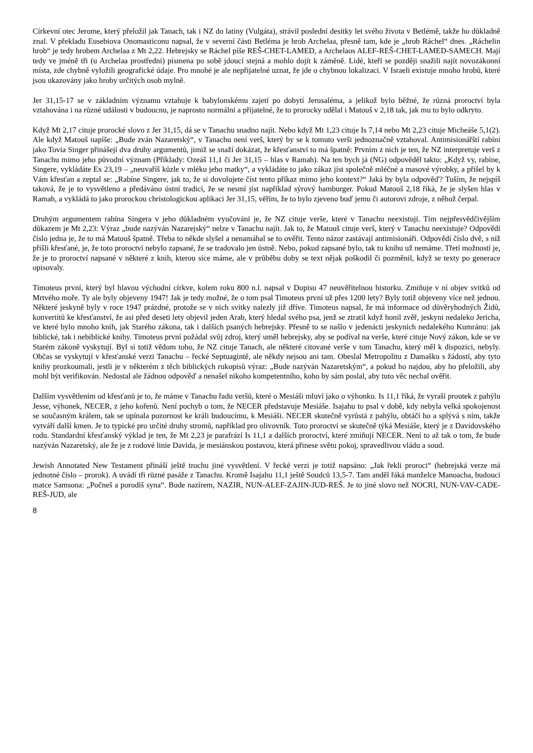Církevní otec Jerome, který přeložil jak Tanach, tak i NZ do latiny (Vulgáta), strávil poslední desítky let svého života v Betlémě, takže ho důkladně znal. V překladu Eusebiova Onomasticonu napsal, že v severní části Betléma je hrob Archelaa, přesně tam, kde je „hrob Ráchel“ dnes. „Ráchelin hrob“ je tedy hrobem Archelaa z Mt 2,22. Hebrejsky se Ráchel píše REŠ-CHET-LAMED, a Archelaos ALEF-REŠ-CHET-LAMED-SAMECH. Mají tedy ve jméně tři (u Archelaa prostřední) písmena po sobě jdoucí stejná a mohlo dojít k záměně. Lidé, kteří se později snažili najít novozákonní místa, zde chybně vyložili geografické údaje. Pro mnohé je ale nepřijatelné uznat, že jde o chybnou lokalizaci. V Israeli existuje mnoho hrobů, které jsou ukazovány jako hroby určitých osob mylně.
Jer 31,15-17 se v základním významu vztahuje k babylonskému zajetí po dobytí Jerusaléma, a jelikož bylo běžné, že různá proroctví byla vztahována i na různé události v budoucnu, je naprosto normální a přijatelné, že to prorocky udělal i Matouš v 2,18 tak, jak mu to bylo odkryto.
Když Mt 2,17 cituje prorocké slovo z Jer 31,15, dá se v Tanachu snadno najít. Nebo když Mt 1,23 cituje Is 7,14 nebo Mt 2,23 cituje Micheáše 5,1(2). Ale když Matouš napíše: „Bude zván Nazaretský“, v Tanachu není verš, který by se k tomuto verši jednoznačně vztahoval. Antimisionářští rabíni jako Tovia Singer přinášejí dva druhy argumentů, jimiž se snaží dokázat, že křesťanství to má špatně: Prvním z nich je ten, že NZ interpretuje verš z Tanachu mimo jeho původní význam (Příklady: Ozeáš 11,1 či Jer 31,15 – hlas v Ramah). Na ten bych já (NG) odpověděl takto: „Když vy, rabíne, Singere, vykládáte Ex 23,19 – „neuvaříš kůzle v mléku jeho matky“, a vykládáte to jako zákaz jíst společně mléčné a masové výrobky, a přišel by k Vám křesťan a zeptal se: „Rabíne Singere, jak to, že si dovolujete číst tento příkaz mimo jeho kontext?“ Jaká by byla odpověď? Tuším, že nejspíš taková, že je to vysvětleno a předáváno ústní tradicí, že se nesmí jíst například sýrový hamburger. Pokud Matouš 2,18 říká, že je slyšen hlas v Ramah, a vykládá to jako prorockou christologickou aplikaci Jer 31,15, věřím, že to bylo zjeveno buď jemu či autorovi zdroje, z něhož čerpal.
Druhým argumentem rabína Singera v jeho důkladném vyučování je, že NZ cituje verše, které v Tanachu neexistují. Tím nejpřesvědčivějším důkazem je Mt 2,23: Výraz „bude nazýván Nazarejský“ nelze v Tanachu najít. Jak to, že Matouš cituje verš, který v Tanachu neexistuje? Odpovědí číslo jedna je, že to má Matouš špatně. Třeba to někde slyšel a nenamáhal se to ověřit. Tento názor zastávají antimisionáři. Odpovědí číslo dvě, s níž přišli křesťané, je, že toto proroctví nebylo zapsané, že se tradovalo jen ústně. Nebo, pokud zapsané bylo, tak tu knihu už nemáme. Třetí možností je, že je to proroctví napsané v některé z knih, kterou sice máme, ale v průběhu doby se text nějak poškodil či pozměnil, když se texty po generace opisovaly.
Timoteus první, který byl hlavou východní církve, kolem roku 800 n.l. napsal v Dopisu 47 neuvěřitelnou historku. Zmiňuje v ní objev svitků od Mrtvého moře. Ty ale byly objeveny 1947! Jak je tedy možné, že o tom psal Timoteus první už přes 1200 lety? Byly totiž objeveny více než jednou. Některé jeskyně byly v roce 1947 prázdné, protože se v nich svitky nalezly již dříve. Timoteus napsal, že má informace od důvěryhodných Židů, konvertitů ke křesťanství, že asi před deseti lety objevil jeden Arab, který hledal svého psa, jenž se ztratil když honil zvěř, jeskyni nedaleko Jericha, ve které bylo mnoho knih, jak Starého zákona, tak i dalších psaných hebrejsky. Přesně to se našlo v jedenácti jeskyních nedalekého Kumránu: jak biblické, tak i nebiblické knihy. Timoteus první požádal svůj zdroj, který uměl hebrejsky, aby se podíval na verše, které cituje Nový zákon, kde se ve Starém zákoně vyskytují. Byl si totiž vědom toho, že NZ cituje Tanach, ale některé citované verše v tom Tanachu, který měl k dispozici, nebyly. Občas se vyskytují v křesťanské verzi Tanachu – řecké Septuagintě, ale někdy nejsou ani tam. Obeslal Metropolitu z Damašku s žádostí, aby tyto knihy prozkoumali, jestli je v některém z těch biblických rukopisů výraz: „Bude nazýván Nazaretským“, a pokud ho najdou, aby ho přeložili, aby mohl být verifikován. Nedostal ale žádnou odpověď a nenašel nikoho kompetentního, koho by sám poslal, aby tuto věc nechal ověřit.
Dalším vysvětlením od křesťanů je to, že máme v Tanachu řadu veršů, které o Mesiáši mluví jako o výhonku. Is 11,1 říká, že vyraší proutek z pahýlu Jesse, výhonek, NECER, z jeho kořenů. Není pochyb o tom, že NECER představuje Mesiáše. Isajahu to psal v době, kdy nebyla velká spokojenost se současným králem, tak se upínala pozornost ke králi budoucímu, k Mesiáši. NECER skutečně vyrůstá z pahýlu, obtáčí ho a splývá s ním, takže vytváří další kmen. Je to typické pro určité druhy stromů, například pro olivovník. Toto proroctví se skutečně týká Mesiáše, který je z Davidovského rodu. Standardní křesťanský výklad je ten, že Mt 2,23 je parafrází Is 11,1 a dalších proroctví, které zmiňují NECER. Není to až tak o tom, že bude nazýván Nazaretský, ale že je z rodové linie Davida, je mesiánskou postavou, která přinese světu pokoj, spravedlivou vládu a soud.
Jewish Annotated New Testament přináší ještě trochu jiné vysvětlení. V řecké verzi je totiž napsáno: „Jak řekli proroci“ (hebrejská verze má jednotné číslo – prorok). A uvádí tři různé pasáže z Tanachu. Kromě Isajahu 11,1 ještě Soudců 13,5-7. Tam anděl řáká manželce Manoacha, budoucí matce Samsona: „Počneš a porodíš syna“. Bude nazírem, NAZIR, NUN-ALEF-ZAJIN-JUD-REŠ. Je to jiné slovo než NOCRI, NUN-VAV-CADE-REŠ-JUD, ale
8